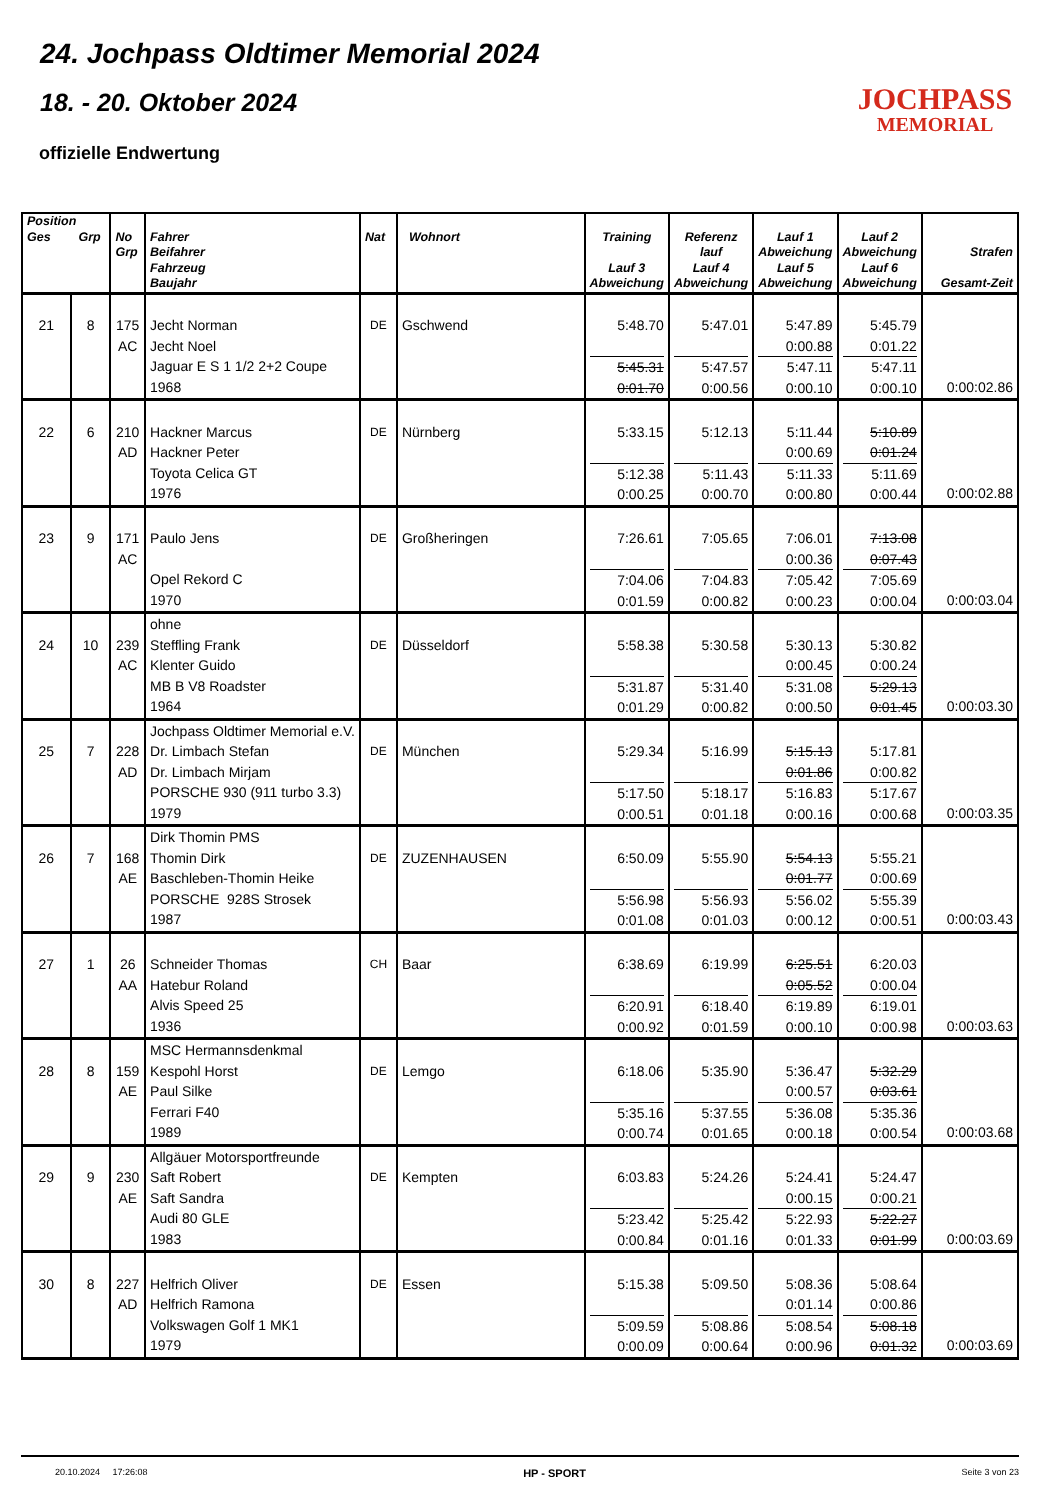24. Jochpass Oldtimer Memorial 2024
18. - 20. Oktober 2024
offizielle Endwertung
JOCHPASS
MEMORIAL
| Position Ges Grp | | No Grp | Fahrer Beifahrer Fahrzeug Baujahr | Nat | Wohnort | Training Lauf 3 Abweichung | Referenz lauf Lauf 4 Abweichung | Lauf 1 Abweichung Lauf 5 Abweichung | Lauf 2 Abweichung Lauf 6 Abweichung | Strafen Gesamt-Zeit |
| --- | --- | --- | --- | --- | --- | --- | --- | --- | --- | --- |
| 21 | 8 | 175 AC | Jecht Norman Jecht Noel Jaguar E S 1 1/2 2+2 Coupe 1968 | DE | Gschwend | 5:48.70 5:45.31 0:01.70 | 5:47.01 5:47.57 0:00.56 | 5:47.89 0:00.88 5:47.11 0:00.10 | 5:45.79 0:01.22 5:47.11 0:00.10 | 0:00:02.86 |
| 22 | 6 | 210 AD | Hackner Marcus Hackner Peter Toyota Celica GT 1976 | DE | Nürnberg | 5:33.15 5:12.38 0:00.25 | 5:12.13 5:11.43 0:00.70 | 5:11.44 0:00.69 5:11.33 0:00.80 | 5:10.89 0:01.24 5:11.69 0:00.44 | 0:00:02.88 |
| 23 | 9 | 171 AC | Paulo Jens Opel Rekord C 1970 | DE | Großheringen | 7:26.61 7:04.06 0:01.59 | 7:05.65 7:04.83 0:00.82 | 7:06.01 0:00.36 7:05.42 0:00.23 | 7:13.08 0:07.43 7:05.69 0:00.04 | 0:00:03.04 |
| 24 | 10 | 239 AC | ohne Steffling Frank Klenter Guido MB B V8 Roadster 1964 | DE | Düsseldorf | 5:58.38 5:31.87 0:01.29 | 5:30.58 5:31.40 0:00.82 | 5:30.13 0:00.45 5:31.08 0:00.50 | 5:30.82 0:00.24 5:29.13 0:01.45 | 0:00:03.30 |
| 25 | 7 | 228 AD | Jochpass Oldtimer Memorial e.V. Dr. Limbach Stefan Dr. Limbach Mirjam PORSCHE 930 (911 turbo 3.3) 1979 | DE | München | 5:29.34 5:17.50 0:00.51 | 5:16.99 5:18.17 0:01.18 | 5:15.13 0:01.86 5:16.83 0:00.16 | 5:17.81 0:00.82 5:17.67 0:00.68 | 0:00:03.35 |
| 26 | 7 | 168 AE | Dirk Thomin PMS Thomin Dirk Baschleben-Thomin Heike PORSCHE 928S Strosek 1987 | DE | ZUZENHAUSEN | 6:50.09 5:56.98 0:01.08 | 5:55.90 5:56.93 0:01.03 | 5:54.13 0:01.77 5:56.02 0:00.12 | 5:55.21 0:00.69 5:55.39 0:00.51 | 0:00:03.43 |
| 27 | 1 | 26 AA | Schneider Thomas Hatebur Roland Alvis Speed 25 1936 | CH | Baar | 6:38.69 6:20.91 0:00.92 | 6:19.99 6:18.40 0:01.59 | 6:25.51 0:05.52 6:19.89 0:00.10 | 6:20.03 0:00.04 6:19.01 0:00.98 | 0:00:03.63 |
| 28 | 8 | 159 AE | MSC Hermannsdenkmal Kespohl Horst Paul Silke Ferrari F40 1989 | DE | Lemgo | 6:18.06 5:35.16 0:00.74 | 5:35.90 5:37.55 0:01.65 | 5:36.47 0:00.57 5:36.08 0:00.18 | 5:32.29 0:03.61 5:35.36 0:00.54 | 0:00:03.68 |
| 29 | 9 | 230 AE | Allgäuer Motorsportfreunde Saft Robert Saft Sandra Audi 80 GLE 1983 | DE | Kempten | 6:03.83 5:23.42 0:00.84 | 5:24.26 5:25.42 0:01.16 | 5:24.41 0:00.15 5:22.93 0:01.33 | 5:24.47 0:00.21 5:22.27 0:01.99 | 0:00:03.69 |
| 30 | 8 | 227 AD | Helfrich Oliver Helfrich Ramona Volkswagen Golf 1 MK1 1979 | DE | Essen | 5:15.38 5:09.59 0:00.09 | 5:09.50 5:08.86 0:00.64 | 5:08.36 0:01.14 5:08.54 0:00.96 | 5:08.64 0:00.86 5:08.18 0:01.32 | 0:00:03.69 |
20.10.2024 17:26:08 HP - SPORT Seite 3 von 23